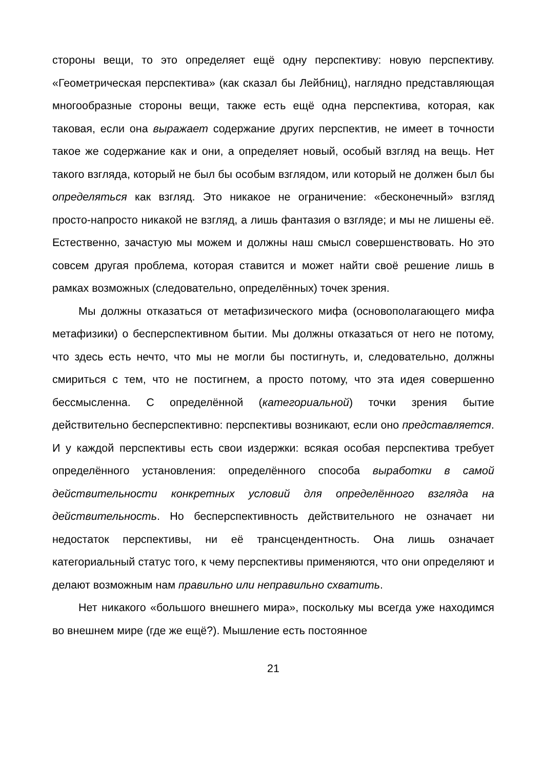стороны вещи, то это определяет ещё одну перспективу: новую перспективу. «Геометрическая перспектива» (как сказал бы Лейбниц), наглядно представляющая многообразные стороны вещи, также есть ещё одна перспектива, которая, как таковая, если она выражает содержание других перспектив, не имеет в точности такое же содержание как и они, а определяет новый, особый взгляд на вещь. Нет такого взгляда, который не был бы особым взглядом, или который не должен был бы определяться как взгляд. Это никакое не ограничение: «бесконечный» взгляд просто-напросто никакой не взгляд, а лишь фантазия о взгляде; и мы не лишены её. Естественно, зачастую мы можем и должны наш смысл совершенствовать. Но это совсем другая проблема, которая ставится и может найти своё решение лишь в рамках возможных (следовательно, определённых) точек зрения.
Мы должны отказаться от метафизического мифа (основополагающего мифа метафизики) о бесперспективном бытии. Мы должны отказаться от него не потому, что здесь есть нечто, что мы не могли бы постигнуть, и, следовательно, должны смириться с тем, что не постигнем, а просто потому, что эта идея совершенно бессмысленна. С определённой (категориальной) точки зрения бытие действительно бесперспективно: перспективы возникают, если оно представляется. И у каждой перспективы есть свои издержки: всякая особая перспектива требует определённого установления: определённого способа выработки в самой действительности конкретных условий для определённого взгляда на действительность. Но бесперспективность действительного не означает ни недостаток перспективы, ни её трансцендентность. Она лишь означает категориальный статус того, к чему перспективы применяются, что они определяют и делают возможным нам правильно или неправильно схватить.
Нет никакого «большого внешнего мира», поскольку мы всегда уже находимся во внешнем мире (где же ещё?). Мышление есть постоянное
21